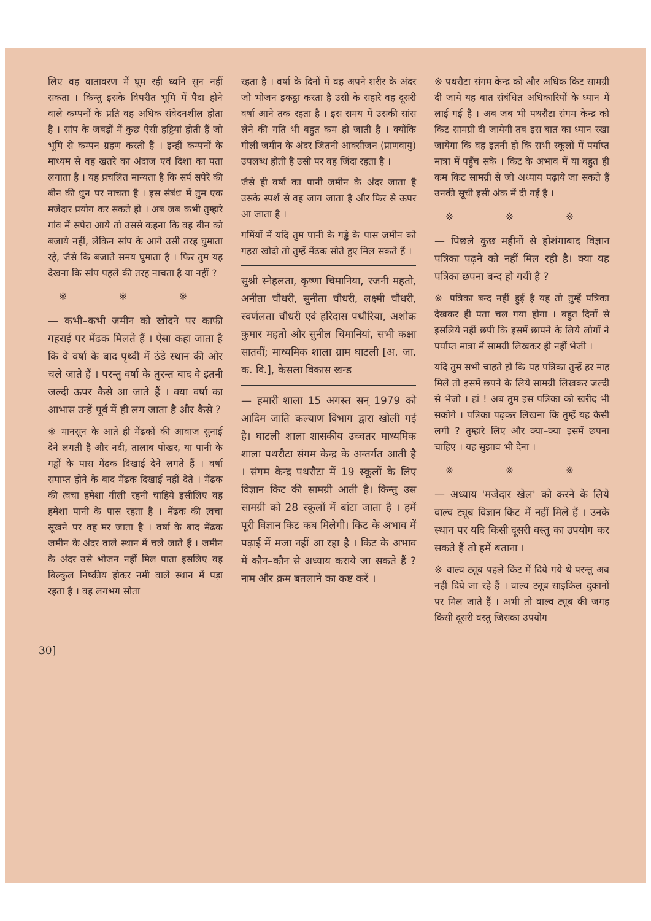लिए वह वातावरण में घूम रही ध्वनि सुन नहीं सकता । किन्तु इसके विपरीत भूमि में पैदा होने वाले कम्पनों के प्रति वह अधिक संवेदनशील होता है । सांप के जबड़ों में कुछ ऐसी हड्डियां होती हैं जो भूमि से कम्पन ग्रहण करती हैं । इन्हीं कम्पनों के माध्यम से वह खतरे का अंदाज एवं दिशा का पता लगाता है । यह प्रचलित मान्यता है कि सर्प सपेरे की बीन की धुन पर नाचता है । इस संबंध में तुम एक मजेदार प्रयोग कर सकते हो । अब जब कभी तुम्हारे गांव में सपेरा आये तो उससे कहना कि वह बीन को बजाये नहीं, लेकिन सांप के आगे उसी तरह घुमाता रहे, जैसे कि बजाते समय घुमाता है । फिर तुम यह देखना कि सांप पहले की तरह नाचता है या नहीं ?
※ ※ ※
— कभी–कभी जमीन को खोदने पर काफी गहराई पर मेंढक मिलते हैं । ऐसा कहा जाता है कि वे वर्षा के बाद पृथ्वी में ठंडे स्थान की ओर चले जाते हैं । परन्तु वर्षा के तुरन्त बाद वे इतनी जल्दी ऊपर कैसे आ जाते हैं । क्या वर्षा का आभास उन्हें पूर्व में ही लग जाता है और कैसे ?
※ मानसून के आते ही मेंढकों की आवाज सुनाई देने लगती है और नदी, तालाब पोखर, या पानी के गड्ढों के पास मेंढक दिखाई देने लगते हैं । वर्षा समाप्त होने के बाद मेंढक दिखाई नहीं देते । मेंढक की त्वचा हमेशा गीली रहनी चाहिये इसीलिए वह हमेशा पानी के पास रहता है । मेंढक की त्वचा सूखने पर वह मर जाता है । वर्षा के बाद मेंढक जमीन के अंदर वाले स्थान में चले जाते हैं । जमीन के अंदर उसे भोजन नहीं मिल पाता इसलिए वह बिल्कुल निष्क्रीय होकर नमी वाले स्थान में पड़ा रहता है । वह लगभग सोता
रहता है । वर्षा के दिनों में वह अपने शरीर के अंदर जो भोजन इकट्ठा करता है उसी के सहारे वह दूसरी वर्षा आने तक रहता है । इस समय में उसकी सांस लेने की गति भी बहुत कम हो जाती है । क्योंकि गीली जमीन के अंदर जितनी आक्सीजन (प्राणवायु) उपलब्ध होती है उसी पर वह जिंदा रहता है ।
जैसे ही वर्षा का पानी जमीन के अंदर जाता है उसके स्पर्श से वह जाग जाता है और फिर से ऊपर आ जाता है ।
गर्मियों में यदि तुम पानी के गड्ढे के पास जमीन को गहरा खोदो तो तुम्हें मेंढक सोते हुए मिल सकते हैं ।
सुश्री स्नेहलता, कृष्णा चिमानिया, रजनी महतो, अनीता चौधरी, सुनीता चौधरी, लक्ष्मी चौधरी, स्वर्णलता चौधरी एवं हरिदास पथौरिया, अशोक कुमार महतो और सुनील चिमानियां, सभी कक्षा सातवीं; माध्यमिक शाला ग्राम घाटली [अ. जा. क. वि.], केसला विकास खन्ड
— हमारी शाला 15 अगस्त सन् 1979 को आदिम जाति कल्याण विभाग द्वारा खोली गई है। घाटली शाला शासकीय उच्चतर माध्यमिक शाला पथरौटा संगम केन्द्र के अन्तर्गत आती है । संगम केन्द्र पथरौटा में 19 स्कूलों के लिए विज्ञान किट की सामग्री आती है। किन्तु उस सामग्री को 28 स्कूलों में बांटा जाता है । हमें पूरी विज्ञान किट कब मिलेगी। किट के अभाव में पढ़ाई में मजा नहीं आ रहा है । किट के अभाव में कौन–कौन से अध्याय कराये जा सकते हैं ? नाम और क्रम बतलाने का कष्ट करें ।
※ पथरौटा संगम केन्द्र को और अधिक किट सामग्री दी जाये यह बात संबंधित अधिकारियों के ध्यान में लाई गई है । अब जब भी पथरौटा संगम केन्द्र को किट सामग्री दी जायेगी तब इस बात का ध्यान रखा जायेगा कि वह इतनी हो कि सभी स्कूलों में पर्याप्त मात्रा में पहुँच सके । किट के अभाव में या बहुत ही कम किट सामग्री से जो अध्याय पढ़ाये जा सकते हैं उनकी सूची इसी अंक में दी गई है ।
※ ※ ※
— पिछले कुछ महीनों से होशंगाबाद विज्ञान पत्रिका पढ़ने को नहीं मिल रही है। क्या यह पत्रिका छपना बन्द हो गयी है ?
※ पत्रिका बन्द नहीं हुई है यह तो तुम्हें पत्रिका देखकर ही पता चल गया होगा । बहुत दिनों से इसलिये नहीं छपी कि इसमें छापने के लिये लोगों ने पर्याप्त मात्रा में सामग्री लिखकर ही नहीं भेजी ।
यदि तुम सभी चाहते हो कि यह पत्रिका तुम्हें हर माह मिले तो इसमें छपने के लिये सामग्री लिखकर जल्दी से भेजो । हां ! अब तुम इस पत्रिका को खरीद भी सकोगे । पत्रिका पढ़कर लिखना कि तुम्हें यह कैसी लगी ? तुम्हारे लिए और क्या–क्या इसमें छपना चाहिए । यह सुझाव भी देना ।
※ ※ ※
— अध्याय 'मजेदार खेल' को करने के लिये वाल्व ट्यूब विज्ञान किट में नहीं मिले हैं । उनके स्थान पर यदि किसी दूसरी वस्तु का उपयोग कर सकते हैं तो हमें बताना ।
※ वाल्व ट्यूब पहले किट में दिये गये थे परन्तु अब नहीं दिये जा रहे हैं । वाल्व ट्यूब साइकिल दुकानों पर मिल जाते हैं । अभी तो वाल्व ट्यूब की जगह किसी दूसरी वस्तु जिसका उपयोग
30]